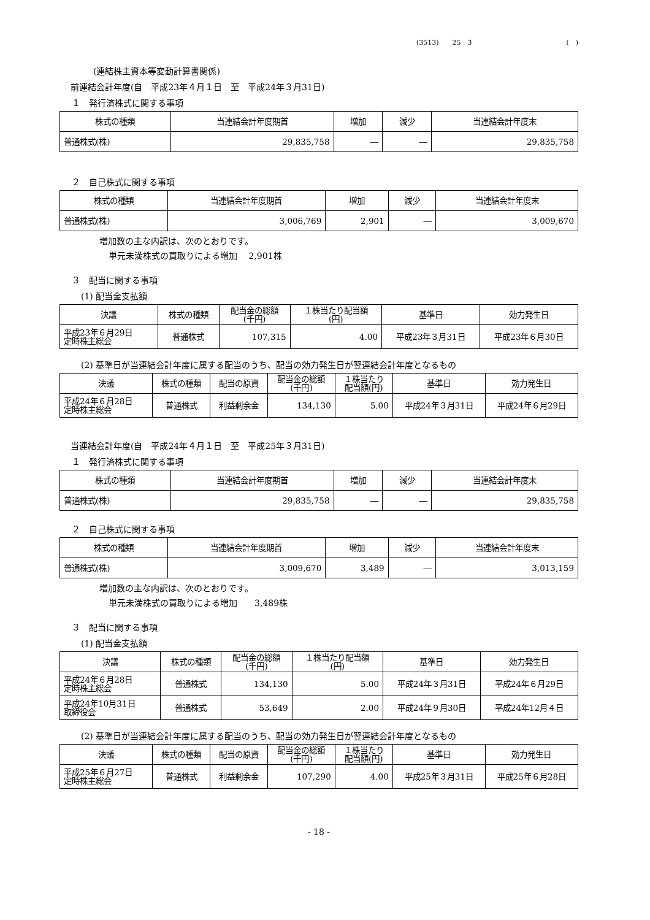(3513)　　25　3　　　　　　　　　　　　　　(　)
(連結株主資本等変動計算書関係)
前連結会計年度(自　平成23年４月１日　至　平成24年３月31日)
１　発行済株式に関する事項
| 株式の種類 | 当連結会計年度期首 | 増加 | 減少 | 当連結会計年度末 |
| --- | --- | --- | --- | --- |
| 普通株式(株) | 29,835,758 | ― | ― | 29,835,758 |
２　自己株式に関する事項
| 株式の種類 | 当連結会計年度期首 | 増加 | 減少 | 当連結会計年度末 |
| --- | --- | --- | --- | --- |
| 普通株式(株) | 3,006,769 | 2,901 | ― | 3,009,670 |
増加数の主な内訳は、次のとおりです。
単元未満株式の買取りによる増加　 2,901株
３　配当に関する事項
(1) 配当金支払額
| 決議 | 株式の種類 | 配当金の総額 (千円) | １株当たり配当額 (円) | 基準日 | 効力発生日 |
| --- | --- | --- | --- | --- | --- |
| 平成23年６月29日 定時株主総会 | 普通株式 | 107,315 | 4.00 | 平成23年３月31日 | 平成23年６月30日 |
(2) 基準日が当連結会計年度に属する配当のうち、配当の効力発生日が翌連結会計年度となるもの
| 決議 | 株式の種類 | 配当の原資 | 配当金の総額 (千円) | １株当たり 配当額(円) | 基準日 | 効力発生日 |
| --- | --- | --- | --- | --- | --- | --- |
| 平成24年６月28日 定時株主総会 | 普通株式 | 利益剰余金 | 134,130 | 5.00 | 平成24年３月31日 | 平成24年６月29日 |
当連結会計年度(自　平成24年４月１日　至　平成25年３月31日)
１　発行済株式に関する事項
| 株式の種類 | 当連結会計年度期首 | 増加 | 減少 | 当連結会計年度末 |
| --- | --- | --- | --- | --- |
| 普通株式(株) | 29,835,758 | ― | ― | 29,835,758 |
２　自己株式に関する事項
| 株式の種類 | 当連結会計年度期首 | 増加 | 減少 | 当連結会計年度末 |
| --- | --- | --- | --- | --- |
| 普通株式(株) | 3,009,670 | 3,489 | ― | 3,013,159 |
増加数の主な内訳は、次のとおりです。
単元未満株式の買取りによる増加　　3,489株
３　配当に関する事項
(1) 配当金支払額
| 決議 | 株式の種類 | 配当金の総額 (千円) | １株当たり配当額 (円) | 基準日 | 効力発生日 |
| --- | --- | --- | --- | --- | --- |
| 平成24年６月28日 定時株主総会 | 普通株式 | 134,130 | 5.00 | 平成24年３月31日 | 平成24年６月29日 |
| 平成24年10月31日 取締役会 | 普通株式 | 53,649 | 2.00 | 平成24年９月30日 | 平成24年12月４日 |
(2) 基準日が当連結会計年度に属する配当のうち、配当の効力発生日が翌連結会計年度となるもの
| 決議 | 株式の種類 | 配当の原資 | 配当金の総額 (千円) | １株当たり 配当額(円) | 基準日 | 効力発生日 |
| --- | --- | --- | --- | --- | --- | --- |
| 平成25年６月27日 定時株主総会 | 普通株式 | 利益剰余金 | 107,290 | 4.00 | 平成25年３月31日 | 平成25年６月28日 |
- 18 -